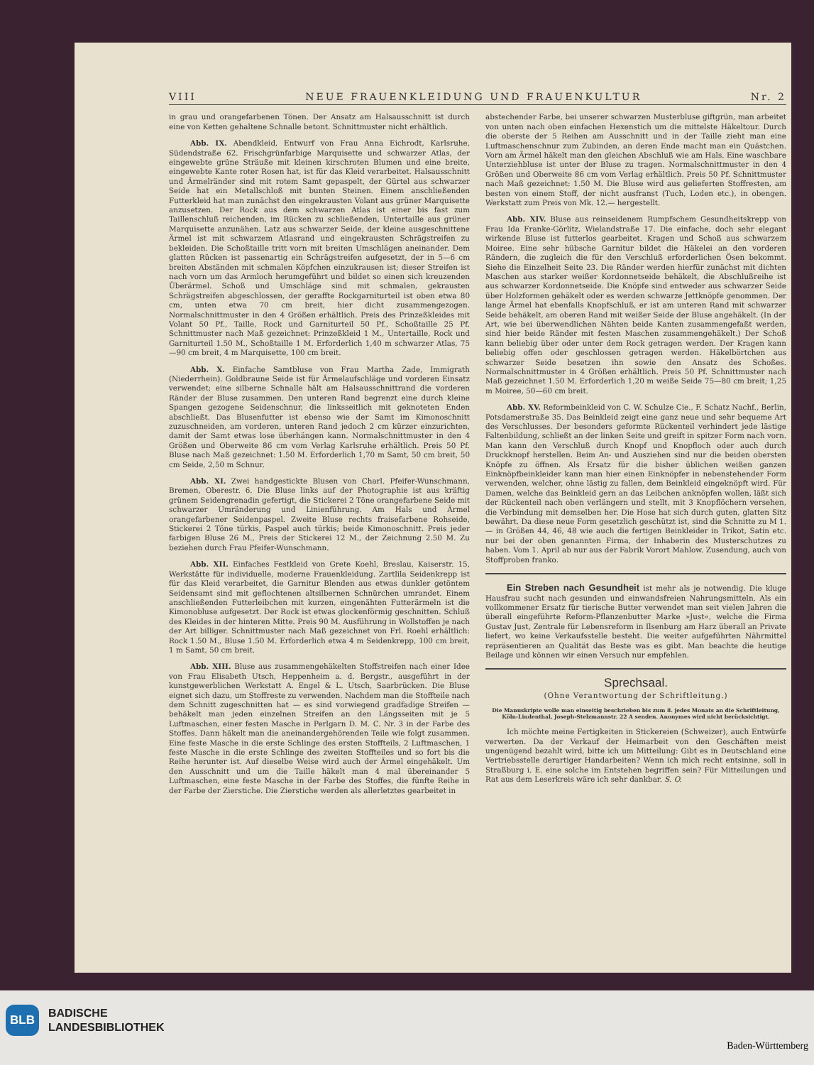VIII NEUE FRAUENKLEIDUNG UND FRAUENKULTUR Nr. 2
in grau und orangefarbenen Tönen. Der Ansatz am Halsausschnitt ist durch eine von Ketten gehaltene Schnalle betont. Schnittmuster nicht erhältlich.
Abb. IX. Abendkleid, Entwurf von Frau Anna Eichrodt, Karlsruhe, Südendstraße 62. Frischgrünfarbige Marquisette und schwarzer Atlas, der eingewebte grüne Sträuße mit kleinen kirschroten Blumen und eine breite, eingewebte Kante roter Rosen hat, ist für das Kleid verarbeitet. Halsausschnitt und Ärmelränder sind mit rotem Samt gepaspelt, der Gürtel aus schwarzer Seide hat ein Metallschloß mit bunten Steinen. Einem anschließenden Futterkleid hat man zunächst den eingekrausten Volant aus grüner Marquisette anzusetzen. Der Rock aus dem schwarzen Atlas ist einer bis fast zum Taillenschluß reichenden, im Rücken zu schließenden, Untertaille aus grüner Marquisette anzunähen. Latz aus schwarzer Seide, der kleine ausgeschnittene Ärmel ist mit schwarzem Atlasrand und eingekrausten Schrägstreifen zu bekleiden. Die Schoßtaille tritt vorn mit breiten Umschlägen aneinander. Dem glatten Rücken ist passenartig ein Schrägstreifen aufgesetzt, der in 5—6 cm breiten Abständen mit schmalen Köpfchen einzukrausen ist; dieser Streifen ist nach vorn um das Armloch herumgeführt und bildet so einen sich kreuzenden Überärmel. Schoß und Umschläge sind mit schmalen, gekrausten Schrägstreifen abgeschlossen, der geraffte Rockgarniturteil ist oben etwa 80 cm, unten etwa 70 cm breit, hier dicht zusammengezogen. Normalschnittmuster in den 4 Größen erhältlich. Preis des Prinzeßkleides mit Volant 50 Pf., Taille, Rock und Garniturteil 50 Pf., Schoßtaille 25 Pf. Schnittmuster nach Maß gezeichnet: Prinzeßkleid 1 M., Untertaille, Rock und Garniturteil 1.50 M., Schoßtaille 1 M. Erforderlich 1,40 m schwarzer Atlas, 75—90 cm breit, 4 m Marquisette, 100 cm breit.
Abb. X. Einfache Samtbluse von Frau Martha Zade, Immigrath (Niederrhein). Goldbraune Seide ist für Ärmelaufschläge und vorderen Einsatz verwendet; eine silberne Schnalle hält am Halsausschnittrand die vorderen Ränder der Bluse zusammen. Den unteren Rand begrenzt eine durch kleine Spangen gezogene Seidenschnur, die linksseitlich mit geknoteten Enden abschließt. Das Blusenfutter ist ebenso wie der Samt im Kimonoschnitt zuzuschneiden, am vorderen, unteren Rand jedoch 2 cm kürzer einzurichten, damit der Samt etwas lose überhängen kann. Normalschnittmuster in den 4 Größen und Oberweite 86 cm vom Verlag Karlsruhe erhältlich. Preis 50 Pf. Bluse nach Maß gezeichnet: 1.50 M. Erforderlich 1,70 m Samt, 50 cm breit, 50 cm Seide, 2,50 m Schnur.
Abb. XI. Zwei handgestickte Blusen von Charl. Pfeifer-Wunschmann, Bremen, Oberestr. 6. Die Bluse links auf der Photographie ist aus kräftig grünem Seidengrenadin gefertigt, die Stickerei 2 Töne orangefarbene Seide mit schwarzer Umränderung und Linienführung. Am Hals und Ärmel orangefarbener Seidenpaspel. Zweite Bluse rechts fraisefarbene Rohseide, Stickerei 2 Töne türkis, Paspel auch türkis; beide Kimonoschnitt. Preis jeder farbigen Bluse 26 M., Preis der Stickerei 12 M., der Zeichnung 2.50 M. Zu beziehen durch Frau Pfeifer-Wunschmann.
Abb. XII. Einfaches Festkleid von Grete Koehl, Breslau, Kaiserstr. 15, Werkstätte für individuelle, moderne Frauenkleidung. Zartlila Seidenkrepp ist für das Kleid verarbeitet, die Garnitur Blenden aus etwas dunkler getöntem Seidensamt sind mit geflochtenen altsilbernen Schnürchen umrandet. Einem anschließenden Futterleibchen mit kurzen, eingenähten Futterärmeln ist die Kimonobluse aufgesetzt. Der Rock ist etwas glockenförmig geschnitten. Schluß des Kleides in der hinteren Mitte. Preis 90 M. Ausführung in Wollstoffen je nach der Art billiger. Schnittmuster nach Maß gezeichnet von Frl. Roehl erhältlich: Rock 1.50 M., Bluse 1.50 M. Erforderlich etwa 4 m Seidenkrepp, 100 cm breit, 1 m Samt, 50 cm breit.
Abb. XIII. Bluse aus zusammengehäkelten Stoffstreifen nach einer Idee von Frau Elisabeth Utsch, Heppenheim a. d. Bergstr., ausgeführt in der kunstgewerblichen Werkstatt A. Engel & L. Utsch, Saarbrücken. Die Bluse eignet sich dazu, um Stoffreste zu verwenden. Nachdem man die Stoffteile nach dem Schnitt zugeschnitten hat — es sind vorwiegend gradfadige Streifen — behäkelt man jeden einzelnen Streifen an den Längsseiten mit je 5 Luftmaschen, einer festen Masche in Perlgarn D. M. C. Nr. 3 in der Farbe des Stoffes. Dann häkelt man die aneinandergehörenden Teile wie folgt zusammen. Eine feste Masche in die erste Schlinge des ersten Stoffteils, 2 Luftmaschen, 1 feste Masche in die erste Schlinge des zweiten Stoffteiles und so fort bis die Reihe herunter ist. Auf dieselbe Weise wird auch der Ärmel eingehäkelt. Um den Ausschnitt und um die Taille häkelt man 4 mal übereinander 5 Luftmaschen, eine feste Masche in der Farbe des Stoffes, die fünfte Reihe in der Farbe der Zierstiche. Die Zierstiche werden als allerletztes gearbeitet in
abstechender Farbe, bei unserer schwarzen Musterbluse giftgrün, man arbeitet von unten nach oben einfachen Hexenstich um die mittelste Häkeltour. Durch die oberste der 5 Reihen am Ausschnitt und in der Taille zieht man eine Luftmaschenschnur zum Zubinden, an deren Ende macht man ein Quästchen. Vorn am Ärmel häkelt man den gleichen Abschluß wie am Hals. Eine waschbare Unterziehbluse ist unter der Bluse zu tragen. Normalschnittmuster in den 4 Größen und Oberweite 86 cm vom Verlag erhältlich. Preis 50 Pf. Schnittmuster nach Maß gezeichnet: 1.50 M. Die Bluse wird aus gelieferten Stoffresten, am besten von einem Stoff, der nicht ausfranst (Tuch, Loden etc.), in obengen. Werkstatt zum Preis von Mk. 12.— hergestellt.
Abb. XIV. Bluse aus reinseidenem Rumpfschem Gesundheitskrepp von Frau Ida Franke-Görlitz, Wielandstraße 17. Die einfache, doch sehr elegant wirkende Bluse ist futterlos gearbeitet. Kragen und Schoß aus schwarzem Moiree. Eine sehr hübsche Garnitur bildet die Häkelei an den vorderen Rändern, die zugleich die für den Verschluß erforderlichen Ösen bekommt. Siehe die Einzelheit Seite 23. Die Ränder werden hierfür zunächst mit dichten Maschen aus starker weißer Kordonnetseide behäkelt, die Abschlußreihe ist aus schwarzer Kordonnetseide. Die Knöpfe sind entweder aus schwarzer Seide über Holzformen gehäkelt oder es werden schwarze Jettknöpfe genommen. Der lange Ärmel hat ebenfalls Knopfschluß, er ist am unteren Rand mit schwarzer Seide behäkelt, am oberen Rand mit weißer Seide der Bluse angehäkelt. (In der Art, wie bei überwendlichen Nähten beide Kanten zusammengefaßt werden, sind hier beide Ränder mit festen Maschen zusammengehäkelt.) Der Schoß kann beliebig über oder unter dem Rock getragen werden. Der Kragen kann beliebig offen oder geschlossen getragen werden. Häkelbörtchen aus schwarzer Seide besetzen ihn sowie den Ansatz des Schoßes. Normalschnittmuster in 4 Größen erhältlich. Preis 50 Pf. Schnittmuster nach Maß gezeichnet 1.50 M. Erforderlich 1,20 m weiße Seide 75—80 cm breit; 1,25 m Moiree, 50—60 cm breit.
Abb. XV. Reformbeinkleid von C. W. Schulze Cie., F. Schatz Nachf., Berlin, Potsdamerstraße 35. Das Beinkleid zeigt eine ganz neue und sehr bequeme Art des Verschlusses. Der besonders geformte Rückenteil verhindert jede lästige Faltenbildung, schließt an der linken Seite und greift in spitzer Form nach vorn. Man kann den Verschluß durch Knopf und Knopfloch oder auch durch Druckknopf herstellen. Beim An- und Ausziehen sind nur die beiden obersten Knöpfe zu öffnen. Als Ersatz für die bisher üblichen weißen ganzen Einknöpfbeinkleider kann man hier einen Einknöpfer in nebenstehender Form verwenden, welcher, ohne lästig zu fallen, dem Beinkleid eingeknöpft wird. Für Damen, welche das Beinkleid gern an das Leibchen anknöpfen wollen, läßt sich der Rückenteil nach oben verlängern und stellt, mit 3 Knopflöchern versehen, die Verbindung mit demselben her. Die Hose hat sich durch guten, glatten Sitz bewährt. Da diese neue Form gesetzlich geschützt ist, sind die Schnitte zu M 1.— in Größen 44, 46, 48 wie auch die fertigen Beinkleider in Trikot, Satin etc. nur bei der oben genannten Firma, der Inhaberin des Musterschutzes zu haben. Vom 1. April ab nur aus der Fabrik Vorort Mahlow. Zusendung, auch von Stoffproben franko.
Ein Streben nach Gesundheit ist mehr als je notwendig. Die kluge Hausfrau sucht nach gesunden und einwandsfreien Nahrungsmitteln. Als ein vollkommener Ersatz für tierische Butter verwendet man seit vielen Jahren die überall eingeführte Reform-Pflanzenbutter Marke »Just«, welche die Firma Gustav Just, Zentrale für Lebensreform in Ilsenburg am Harz überall an Private liefert, wo keine Verkaufsstelle besteht. Die weiter aufgeführten Nährmittel repräsentieren an Qualität das Beste was es gibt. Man beachte die heutige Beilage und können wir einen Versuch nur empfehlen.
Sprechsaal.
(Ohne Verantwortung der Schriftleitung.)
Die Manuskripte wolle man einseitig beschrieben bis zum 8. jedes Monats an die Schriftleitung, Köln-Lindenthal, Joseph-Stelzmannstr. 22 A senden. Anonymes wird nicht berücksichtigt.
Ich möchte meine Fertigkeiten in Stickereien (Schweizer), auch Entwürfe verwerten. Da der Verkauf der Heimarbeit von den Geschäften meist ungenügend bezahlt wird, bitte ich um Mitteilung: Gibt es in Deutschland eine Vertriebsstelle derartiger Handarbeiten? Wenn ich mich recht entsinne, soll in Straßburg i. E. eine solche im Entstehen begriffen sein? Für Mitteilungen und Rat aus dem Leserkreis wäre ich sehr dankbar. S. O.
BLB
BADISCHE
LANDESBIBLIOTHEK
Baden-Württemberg